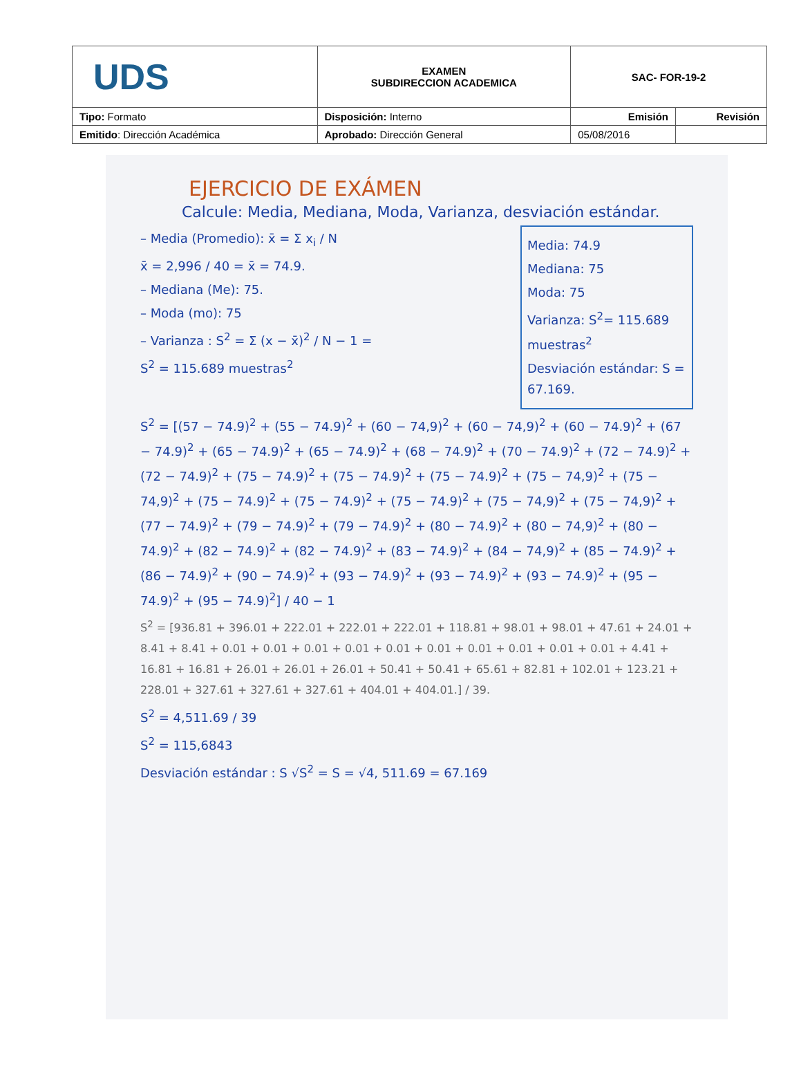| UDS | EXAMEN SUBDIRECCION ACADEMICA | SAC- FOR-19-2 | |
| Tipo: Formato | Disposición: Interno | Emisión | Revisión |
| Emitido : Dirección Académica | Aprobado: Dirección General | 05/08/2016 | |
EJERCICIO DE EXÁMEN
Calcule: Media, Mediana, Moda, Varianza, desviación estándar.
– Media (Promedio): x̄ = Σ x<sub>i</sub> / N
x̄ = 2,996 / 40 = x̄ = 74.9.
– Mediana (Me): 75.
– Moda (mo): 75
– Varianza : S<sup>2</sup> = Σ (x − x̄)<sup>2</sup> / N − 1 =
S<sup>2</sup> = 115.689 muestras<sup>2</sup>
Media: 74.9
Mediana: 75
Moda: 75
Varianza: S<sup>2</sup>= 115.689 muestras<sup>2</sup>
Desviación estándar: S = 67.169.
S<sup>2</sup> = [(57 − 74.9)<sup>2</sup> + (55 − 74.9)<sup>2</sup> + (60 − 74,9)<sup>2</sup> + (60 − 74,9)<sup>2</sup> + (60 − 74.9)<sup>2</sup> + (67 − 74.9)<sup>2</sup> + (65 − 74.9)<sup>2</sup> + (65 − 74.9)<sup>2</sup> + (68 − 74.9)<sup>2</sup> + (70 − 74.9)<sup>2</sup> + (72 − 74.9)<sup>2</sup> + (72 − 74.9)<sup>2</sup> + (75 − 74.9)<sup>2</sup> + (75 − 74.9)<sup>2</sup> + (75 − 74.9)<sup>2</sup> + (75 − 74,9)<sup>2</sup> + (75 − 74,9)<sup>2</sup> + (75 − 74.9)<sup>2</sup> + (75 − 74.9)<sup>2</sup> + (75 − 74.9)<sup>2</sup> + (75 − 74,9)<sup>2</sup> + (75 − 74,9)<sup>2</sup> + (77 − 74.9)<sup>2</sup> + (79 − 74.9)<sup>2</sup> + (79 − 74.9)<sup>2</sup> + (80 − 74.9)<sup>2</sup> + (80 − 74,9)<sup>2</sup> + (80 − 74.9)<sup>2</sup> + (82 − 74.9)<sup>2</sup> + (82 − 74.9)<sup>2</sup> + (83 − 74.9)<sup>2</sup> + (84 − 74,9)<sup>2</sup> + (85 − 74.9)<sup>2</sup> + (86 − 74.9)<sup>2</sup> + (90 − 74.9)<sup>2</sup> + (93 − 74.9)<sup>2</sup> + (93 − 74.9)<sup>2</sup> + (93 − 74.9)<sup>2</sup> + (95 − 74.9)<sup>2</sup> + (95 − 74.9)<sup>2</sup>] / 40 − 1
S<sup>2</sup> = [936.81 + 396.01 + 222.01 + 222.01 + 222.01 + 118.81 + 98.01 + 98.01 + 47.61 + 24.01 + 8.41 + 8.41 + 0.01 + 0.01 + 0.01 + 0.01 + 0.01 + 0.01 + 0.01 + 0.01 + 0.01 + 0.01 + 4.41 + 16.81 + 16.81 + 26.01 + 26.01 + 26.01 + 50.41 + 50.41 + 65.61 + 82.81 + 102.01 + 123.21 + 228.01 + 327.61 + 327.61 + 327.61 + 404.01 + 404.01.] / 39.
S<sup>2</sup> = 4,511.69 / 39
S<sup>2</sup> = 115,6843
Desviación estándar : S √S<sup>2</sup> = S = √4, 511.69 = 67.169